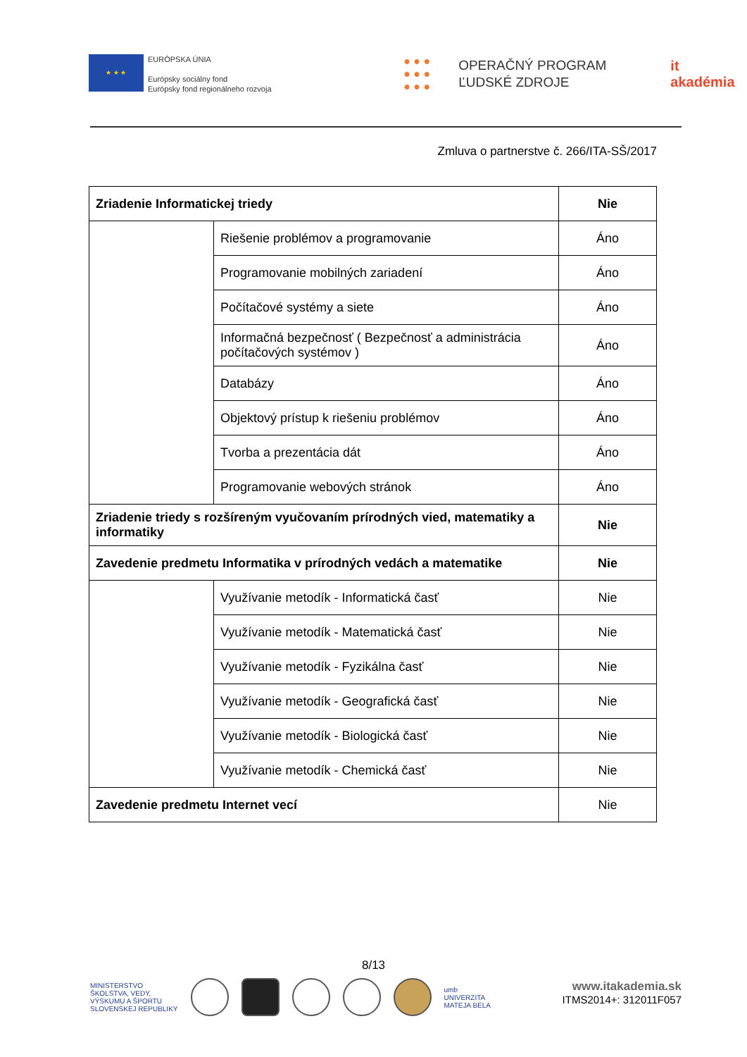★ ★ ★
EURÓPSKA ÚNIA
Európsky sociálny fond
Európsky fond regionálneho rozvoja
● ● ●
● ● ●
● ● ●
OPERAČNÝ PROGRAM
ĽUDSKÉ ZDROJE
it akadémia
Zmluva o partnerstve č. 266/ITA-SŠ/2017
| Zriadenie Informatickej triedy | | Nie |
| | Riešenie problémov a programovanie | Áno |
| | Programovanie mobilných zariadení | Áno |
| | Počítačové systémy a siete | Áno |
| | Informačná bezpečnosť ( Bezpečnosť a administrácia počítačových systémov ) | Áno |
| | Databázy | Áno |
| | Objektový prístup k riešeniu problémov | Áno |
| | Tvorba a prezentácia dát | Áno |
| | Programovanie webových stránok | Áno |
| Zriadenie triedy s rozšíreným vyučovaním prírodných vied, matematiky a informatiky | | Nie |
| Zavedenie predmetu Informatika v prírodných vedách a matematike | | Nie |
| | Využívanie metodík - Informatická časť | Nie |
| | Využívanie metodík - Matematická časť | Nie |
| | Využívanie metodík - Fyzikálna časť | Nie |
| | Využívanie metodík - Geografická časť | Nie |
| | Využívanie metodík - Biologická časť | Nie |
| | Využívanie metodík - Chemická časť | Nie |
| Zavedenie predmetu Internet vecí | | Nie |
8/13
MINISTERSTVO
ŠKOLSTVA, VEDY,
VÝSKUMU A ŠPORTU
SLOVENSKEJ REPUBLIKY
umb
UNIVERZITA
MATEJA BELA
www.itakademia.sk
ITMS2014+: 312011F057